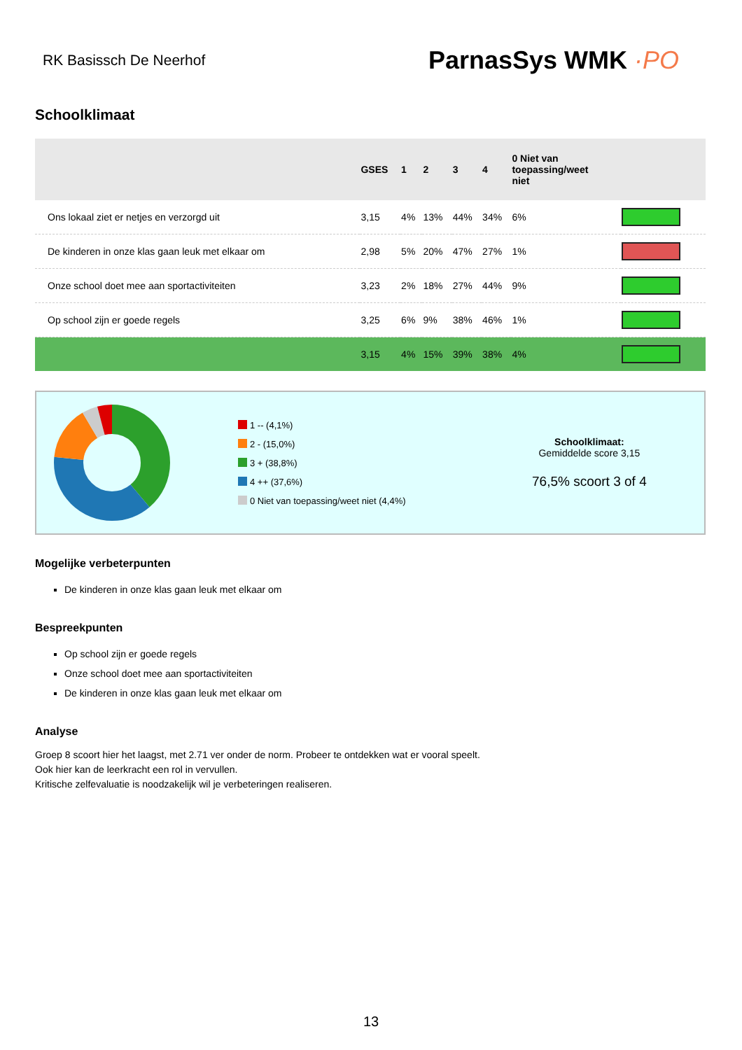RK Basissch De Neerhof
ParnasSys WMK ·PO
Schoolklimaat
| | GSES | 1 | 2 | 3 | 4 | 0 Niet van toepassing/weet niet | |
| --- | --- | --- | --- | --- | --- | --- | --- |
| Ons lokaal ziet er netjes en verzorgd uit | 3,15 | 4% | 13% | 44% | 34% | 6% | |
| De kinderen in onze klas gaan leuk met elkaar om | 2,98 | 5% | 20% | 47% | 27% | 1% | |
| Onze school doet mee aan sportactiviteiten | 3,23 | 2% | 18% | 27% | 44% | 9% | |
| Op school zijn er goede regels | 3,25 | 6% | 9% | 38% | 46% | 1% | |
| | 3,15 | 4% | 15% | 39% | 38% | 4% | |
1 -- (4,1%)
2 - (15,0%)
3 + (38,8%)
4 ++ (37,6%)
0 Niet van toepassing/weet niet (4,4%)
Schoolklimaat:
Gemiddelde score 3,15
76,5% scoort 3 of 4
Mogelijke verbeterpunten
De kinderen in onze klas gaan leuk met elkaar om
Bespreekpunten
Op school zijn er goede regels
Onze school doet mee aan sportactiviteiten
De kinderen in onze klas gaan leuk met elkaar om
Analyse
Groep 8 scoort hier het laagst, met 2.71 ver onder de norm. Probeer te ontdekken wat er vooral speelt.
Ook hier kan de leerkracht een rol in vervullen.
Kritische zelfevaluatie is noodzakelijk wil je verbeteringen realiseren.
13